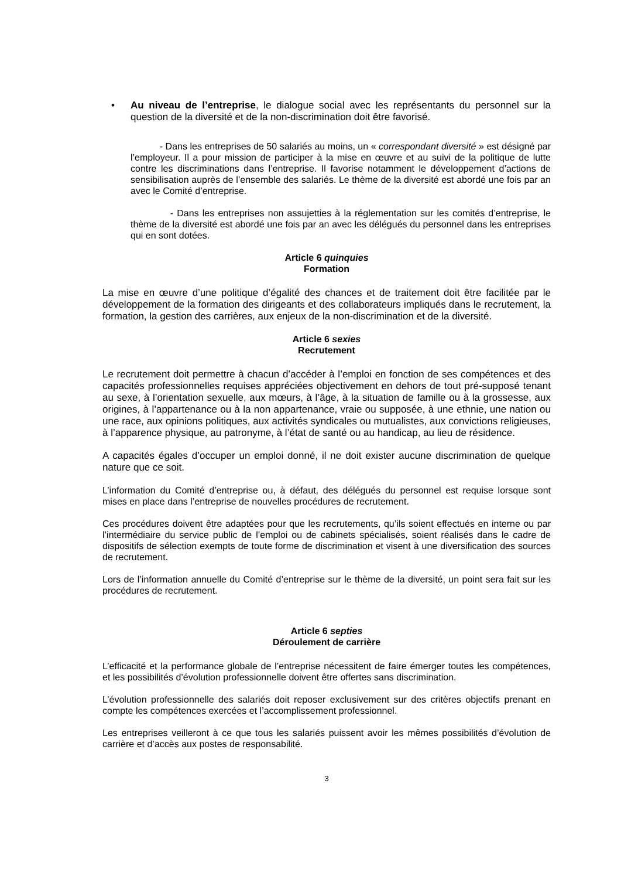• Au niveau de l’entreprise, le dialogue social avec les représentants du personnel sur la question de la diversité et de la non-discrimination doit être favorisé.
- Dans les entreprises de 50 salariés au moins, un « correspondant diversité » est désigné par l’employeur. Il a pour mission de participer à la mise en œuvre et au suivi de la politique de lutte contre les discriminations dans l’entreprise. Il favorise notamment le développement d’actions de sensibilisation auprès de l’ensemble des salariés. Le thème de la diversité est abordé une fois par an avec le Comité d’entreprise.
- Dans les entreprises non assujetties à la réglementation sur les comités d’entreprise, le thème de la diversité est abordé une fois par an avec les délégués du personnel dans les entreprises qui en sont dotées.
Article 6 quinquies
Formation
La mise en œuvre d’une politique d’égalité des chances et de traitement doit être facilitée par le développement de la formation des dirigeants et des collaborateurs impliqués dans le recrutement, la formation, la gestion des carrières, aux enjeux de la non-discrimination et de la diversité.
Article 6 sexies
Recrutement
Le recrutement doit permettre à chacun d’accéder à l’emploi en fonction de ses compétences et des capacités professionnelles requises appréciées objectivement en dehors de tout pré-supposé tenant au sexe, à l’orientation sexuelle, aux mœurs, à l’âge, à la situation de famille ou à la grossesse, aux origines, à l’appartenance ou à la non appartenance, vraie ou supposée, à une ethnie, une nation ou une race, aux opinions politiques, aux activités syndicales ou mutualistes, aux convictions religieuses, à l’apparence physique, au patronyme, à l’état de santé ou au handicap, au lieu de résidence.
A capacités égales d’occuper un emploi donné, il ne doit exister aucune discrimination de quelque nature que ce soit.
L’information du Comité d’entreprise ou, à défaut, des délégués du personnel est requise lorsque sont mises en place dans l’entreprise de nouvelles procédures de recrutement.
Ces procédures doivent être adaptées pour que les recrutements, qu’ils soient effectués en interne ou par l’intermédiaire du service public de l’emploi ou de cabinets spécialisés, soient réalisés dans le cadre de dispositifs de sélection exempts de toute forme de discrimination et visent à une diversification des sources de recrutement.
Lors de l’information annuelle du Comité d’entreprise sur le thème de la diversité, un point sera fait sur les procédures de recrutement.
Article 6 septies
Déroulement de carrière
L’efficacité et la performance globale de l’entreprise nécessitent de faire émerger toutes les compétences, et les possibilités d’évolution professionnelle doivent être offertes sans discrimination.
L’évolution professionnelle des salariés doit reposer exclusivement sur des critères objectifs prenant en compte les compétences exercées et l’accomplissement professionnel.
Les entreprises veilleront à ce que tous les salariés puissent avoir les mêmes possibilités d’évolution de carrière et d’accès aux postes de responsabilité.
3